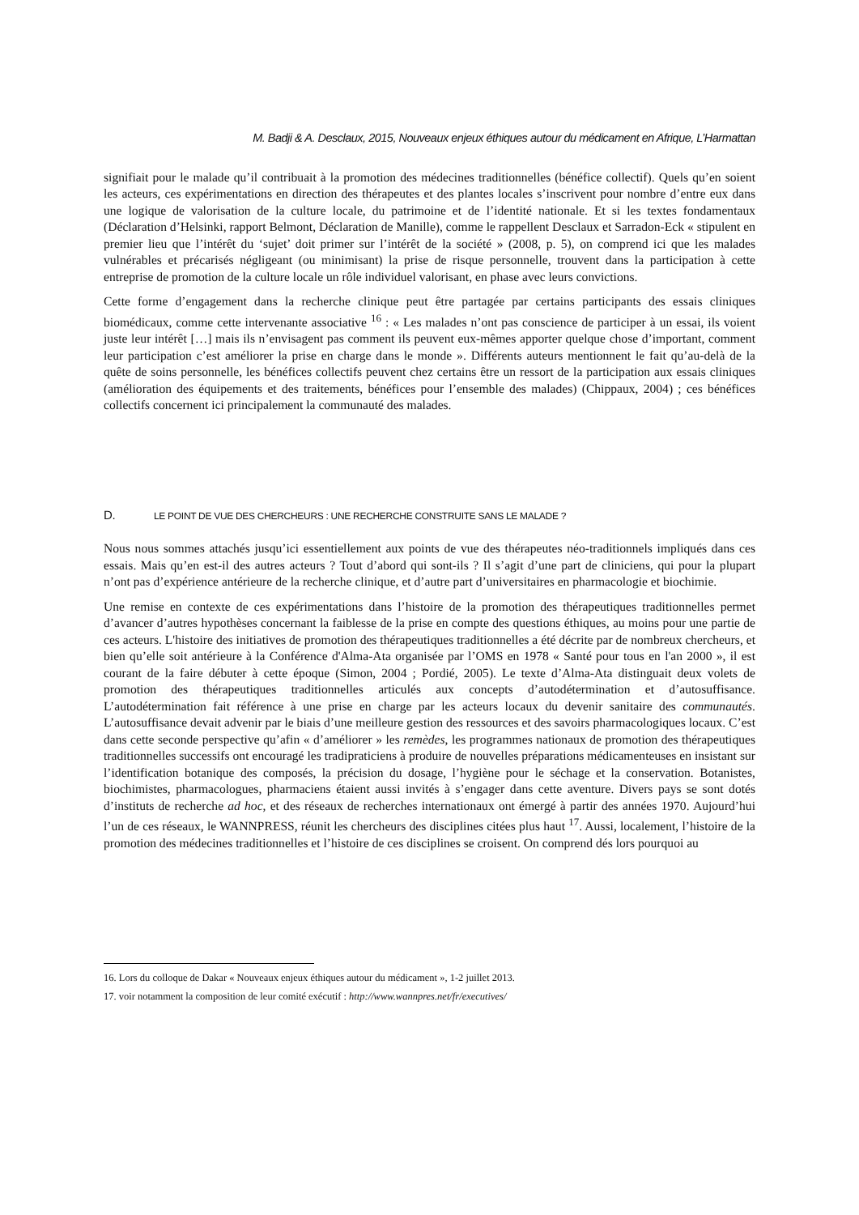M. Badji & A. Desclaux, 2015, Nouveaux enjeux éthiques autour du médicament en Afrique, L’Harmattan
signifiait pour le malade qu’il contribuait à la promotion des médecines traditionnelles (bénéfice collectif). Quels qu’en soient les acteurs, ces expérimentations en direction des thérapeutes et des plantes locales s’inscrivent pour nombre d’entre eux dans une logique de valorisation de la culture locale, du patrimoine et de l’identité nationale. Et si les textes fondamentaux (Déclaration d’Helsinki, rapport Belmont, Déclaration de Manille), comme le rappellent Desclaux et Sarradon-Eck « stipulent en premier lieu que l’intérêt du ‘sujet’ doit primer sur l’intérêt de la société » (2008, p. 5), on comprend ici que les malades vulnérables et précarisés négligeant (ou minimisant) la prise de risque personnelle, trouvent dans la participation à cette entreprise de promotion de la culture locale un rôle individuel valorisant, en phase avec leurs convictions.
Cette forme d’engagement dans la recherche clinique peut être partagée par certains participants des essais cliniques biomédicaux, comme cette intervenante associative <sup>16</sup> : « Les malades n’ont pas conscience de participer à un essai, ils voient juste leur intérêt […] mais ils n’envisagent pas comment ils peuvent eux-mêmes apporter quelque chose d’important, comment leur participation c’est améliorer la prise en charge dans le monde ». Différents auteurs mentionnent le fait qu’au-delà de la quête de soins personnelle, les bénéfices collectifs peuvent chez certains être un ressort de la participation aux essais cliniques (amélioration des équipements et des traitements, bénéfices pour l’ensemble des malades) (Chippaux, 2004) ; ces bénéfices collectifs concernent ici principalement la communauté des malades.
D. LE POINT DE VUE DES CHERCHEURS : UNE RECHERCHE CONSTRUITE SANS LE MALADE ?
Nous nous sommes attachés jusqu’ici essentiellement aux points de vue des thérapeutes néo-traditionnels impliqués dans ces essais. Mais qu’en est-il des autres acteurs ? Tout d’abord qui sont-ils ? Il s’agit d’une part de cliniciens, qui pour la plupart n’ont pas d’expérience antérieure de la recherche clinique, et d’autre part d’universitaires en pharmacologie et biochimie.
Une remise en contexte de ces expérimentations dans l’histoire de la promotion des thérapeutiques traditionnelles permet d’avancer d’autres hypothèses concernant la faiblesse de la prise en compte des questions éthiques, au moins pour une partie de ces acteurs. L'histoire des initiatives de promotion des thérapeutiques traditionnelles a été décrite par de nombreux chercheurs, et bien qu’elle soit antérieure à la Conférence d'Alma-Ata organisée par l’OMS en 1978 « Santé pour tous en l'an 2000 », il est courant de la faire débuter à cette époque (Simon, 2004 ; Pordié, 2005). Le texte d’Alma-Ata distinguait deux volets de promotion des thérapeutiques traditionnelles articulés aux concepts d’autodétermination et d’autosuffisance. L’autodétermination fait référence à une prise en charge par les acteurs locaux du devenir sanitaire des communautés. L’autosuffisance devait advenir par le biais d’une meilleure gestion des ressources et des savoirs pharmacologiques locaux. C’est dans cette seconde perspective qu’afin « d’améliorer » les remèdes, les programmes nationaux de promotion des thérapeutiques traditionnelles successifs ont encouragé les tradipraticiens à produire de nouvelles préparations médicamenteuses en insistant sur l’identification botanique des composés, la précision du dosage, l’hygiène pour le séchage et la conservation. Botanistes, biochimistes, pharmacologues, pharmaciens étaient aussi invités à s’engager dans cette aventure. Divers pays se sont dotés d’instituts de recherche ad hoc, et des réseaux de recherches internationaux ont émergé à partir des années 1970. Aujourd’hui l’un de ces réseaux, le WANNPRESS, réunit les chercheurs des disciplines citées plus haut <sup>17</sup>. Aussi, localement, l’histoire de la promotion des médecines traditionnelles et l’histoire de ces disciplines se croisent. On comprend dés lors pourquoi au
16. Lors du colloque de Dakar « Nouveaux enjeux éthiques autour du médicament », 1-2 juillet 2013.
17. voir notamment la composition de leur comité exécutif : http://www.wannpres.net/fr/executives/